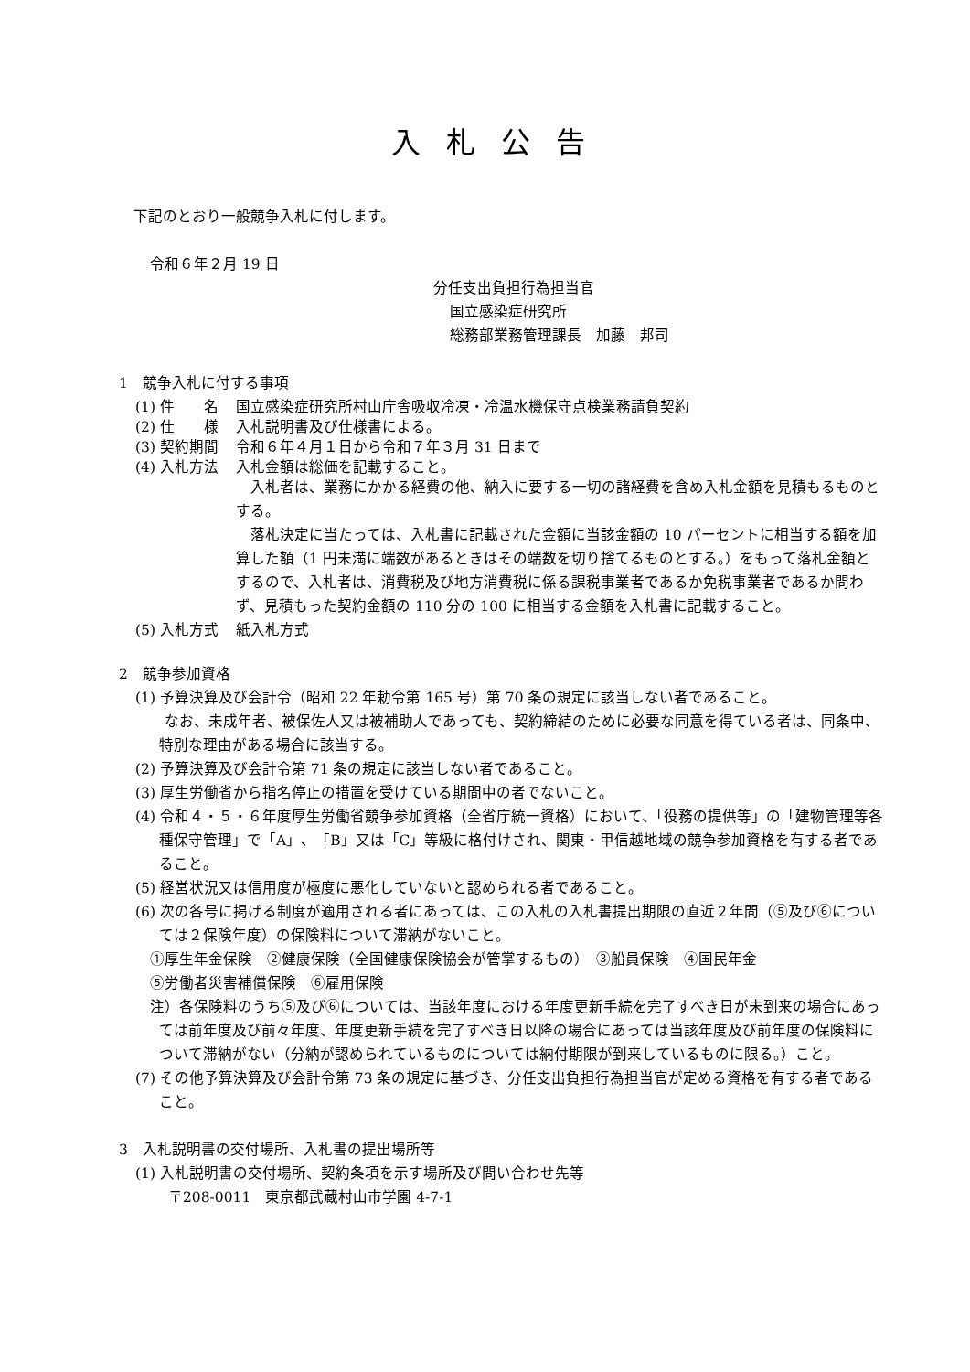入札公告
下記のとおり一般競争入札に付します。
令和６年２月 19 日
分任支出負担行為担当官
国立感染症研究所
総務部業務管理課長　加藤　邦司
1　競争入札に付する事項
(1) 件　　名 国立感染症研究所村山庁舎吸収冷凍・冷温水機保守点検業務請負契約
(2) 仕　　様 入札説明書及び仕様書による。
(3) 契約期間 令和６年４月１日から令和７年３月 31 日まで
(4) 入札方法 入札金額は総価を記載すること。
　入札者は、業務にかかる経費の他、納入に要する一切の諸経費を含め入札金額を見積もるものとする。
　落札決定に当たっては、入札書に記載された金額に当該金額の 10 パーセントに相当する額を加算した額（1 円未満に端数があるときはその端数を切り捨てるものとする。）をもって落札金額とするので、入札者は、消費税及び地方消費税に係る課税事業者であるか免税事業者であるか問わず、見積もった契約金額の 110 分の 100 に相当する金額を入札書に記載すること。
(5) 入札方式 紙入札方式
2　競争参加資格
(1) 予算決算及び会計令（昭和 22 年勅令第 165 号）第 70 条の規定に該当しない者であること。
　　なお、未成年者、被保佐人又は被補助人であっても、契約締結のために必要な同意を得ている者は、同条中、特別な理由がある場合に該当する。
(2) 予算決算及び会計令第 71 条の規定に該当しない者であること。
(3) 厚生労働省から指名停止の措置を受けている期間中の者でないこと。
(4) 令和４・５・６年度厚生労働省競争参加資格（全省庁統一資格）において、「役務の提供等」の「建物管理等各種保守管理」で「A」、「B」又は「C」等級に格付けされ、関東・甲信越地域の競争参加資格を有する者であること。
(5) 経営状況又は信用度が極度に悪化していないと認められる者であること。
(6) 次の各号に掲げる制度が適用される者にあっては、この入札の入札書提出期限の直近２年間（⑤及び⑥については２保険年度）の保険料について滞納がないこと。
①厚生年金保険　②健康保険（全国健康保険協会が管掌するもの）　③船員保険　④国民年金
⑤労働者災害補償保険　⑥雇用保険
注）各保険料のうち⑤及び⑥については、当該年度における年度更新手続を完了すべき日が未到来の場合にあっては前年度及び前々年度、年度更新手続を完了すべき日以降の場合にあっては当該年度及び前年度の保険料について滞納がない（分納が認められているものについては納付期限が到来しているものに限る。）こと。
(7) その他予算決算及び会計令第 73 条の規定に基づき、分任支出負担行為担当官が定める資格を有する者であること。
3　入札説明書の交付場所、入札書の提出場所等
(1) 入札説明書の交付場所、契約条項を示す場所及び問い合わせ先等
〒208-0011　東京都武蔵村山市学園 4-7-1